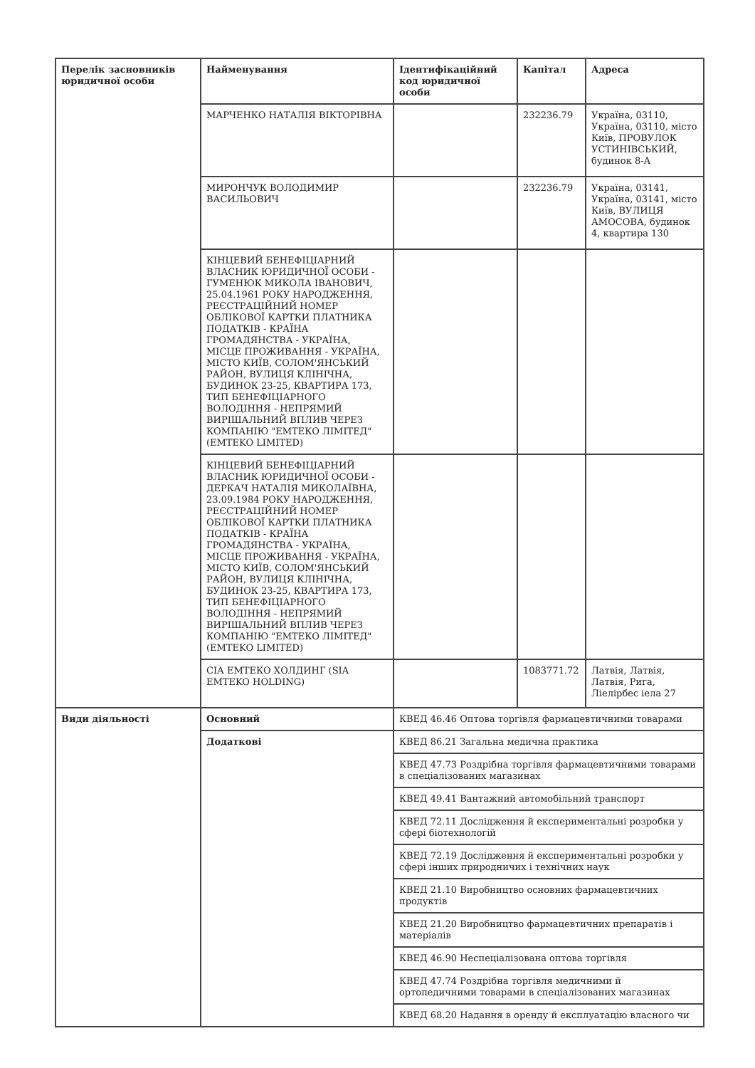| Перелік засновників юридичної особи | Найменування | Ідентифікаційний код юридичної особи | Капітал | Адреса |
| --- | --- | --- | --- | --- |
| | МАРЧЕНКО НАТАЛІЯ ВІКТОРІВНА | | 232236.79 | Україна, 03110, Україна, 03110, місто Київ, ПРОВУЛОК УСТИНІВСЬКИЙ, будинок 8-А |
| | МИРОНЧУК ВОЛОДИМИР ВАСИЛЬОВИЧ | | 232236.79 | Україна, 03141, Україна, 03141, місто Київ, ВУЛИЦЯ АМОСОВА, будинок 4, квартира 130 |
| | КІНЦЕВИЙ БЕНЕФІЦІАРНИЙ ВЛАСНИК ЮРИДИЧНОЇ ОСОБИ - ГУМЕНЮК МИКОЛА ІВАНОВИЧ, 25.04.1961 РОКУ НАРОДЖЕННЯ, РЕЄСТРАЦІЙНИЙ НОМЕР ОБЛІКОВОЇ КАРТКИ ПЛАТНИКА ПОДАТКІВ - КРАЇНА ГРОМАДЯНСТВА - УКРАЇНА, МІСЦЕ ПРОЖИВАННЯ - УКРАЇНА, МІСТО КИЇВ, СОЛОМ'ЯНСЬКИЙ РАЙОН, ВУЛИЦЯ КЛІНІЧНА, БУДИНОК 23-25, КВАРТИРА 173, ТИП БЕНЕФІЦІАРНОГО ВОЛОДІННЯ - НЕПРЯМИЙ ВИРІШАЛЬНИЙ ВПЛИВ ЧЕРЕЗ КОМПАНІЮ "ЕМТЕКО ЛІМІТЕД" (EMTEKO LIMITED) | | | |
| | КІНЦЕВИЙ БЕНЕФІЦІАРНИЙ ВЛАСНИК ЮРИДИЧНОЇ ОСОБИ - ДЕРКАЧ НАТАЛІЯ МИКОЛАЇВНА, 23.09.1984 РОКУ НАРОДЖЕННЯ, РЕЄСТРАЦІЙНИЙ НОМЕР ОБЛІКОВОЇ КАРТКИ ПЛАТНИКА ПОДАТКІВ - КРАЇНА ГРОМАДЯНСТВА - УКРАЇНА, МІСЦЕ ПРОЖИВАННЯ - УКРАЇНА, МІСТО КИЇВ, СОЛОМ'ЯНСЬКИЙ РАЙОН, ВУЛИЦЯ КЛІНІЧНА, БУДИНОК 23-25, КВАРТИРА 173, ТИП БЕНЕФІЦІАРНОГО ВОЛОДІННЯ - НЕПРЯМИЙ ВИРІШАЛЬНИЙ ВПЛИВ ЧЕРЕЗ КОМПАНІЮ "ЕМТЕКО ЛІМІТЕД" (EMTEKO LIMITED) | | | |
| | СІА ЕМТЕКО ХОЛДИНГ (SIA EMTEKO HOLDING) | | 1083771.72 | Латвія, Латвія, Латвія, Рига, Ліелірбес іела 27 |
| Види діяльності | Основний | КВЕД 46.46 Оптова торгівля фармацевтичними товарами | | |
| | Додаткові | КВЕД 86.21 Загальна медична практика | | |
| | | КВЕД 47.73 Роздрібна торгівля фармацевтичними товарами в спеціалізованих магазинах | | |
| | | КВЕД 49.41 Вантажний автомобільний транспорт | | |
| | | КВЕД 72.11 Дослідження й експериментальні розробки у сфері біотехнологій | | |
| | | КВЕД 72.19 Дослідження й експериментальні розробки у сфері інших природничих і технічних наук | | |
| | | КВЕД 21.10 Виробництво основних фармацевтичних продуктів | | |
| | | КВЕД 21.20 Виробництво фармацевтичних препаратів і матеріалів | | |
| | | КВЕД 46.90 Неспеціалізована оптова торгівля | | |
| | | КВЕД 47.74 Роздрібна торгівля медичними й ортопедичними товарами в спеціалізованих магазинах | | |
| | | КВЕД 68.20 Надання в оренду й експлуатацію власного чи | | |